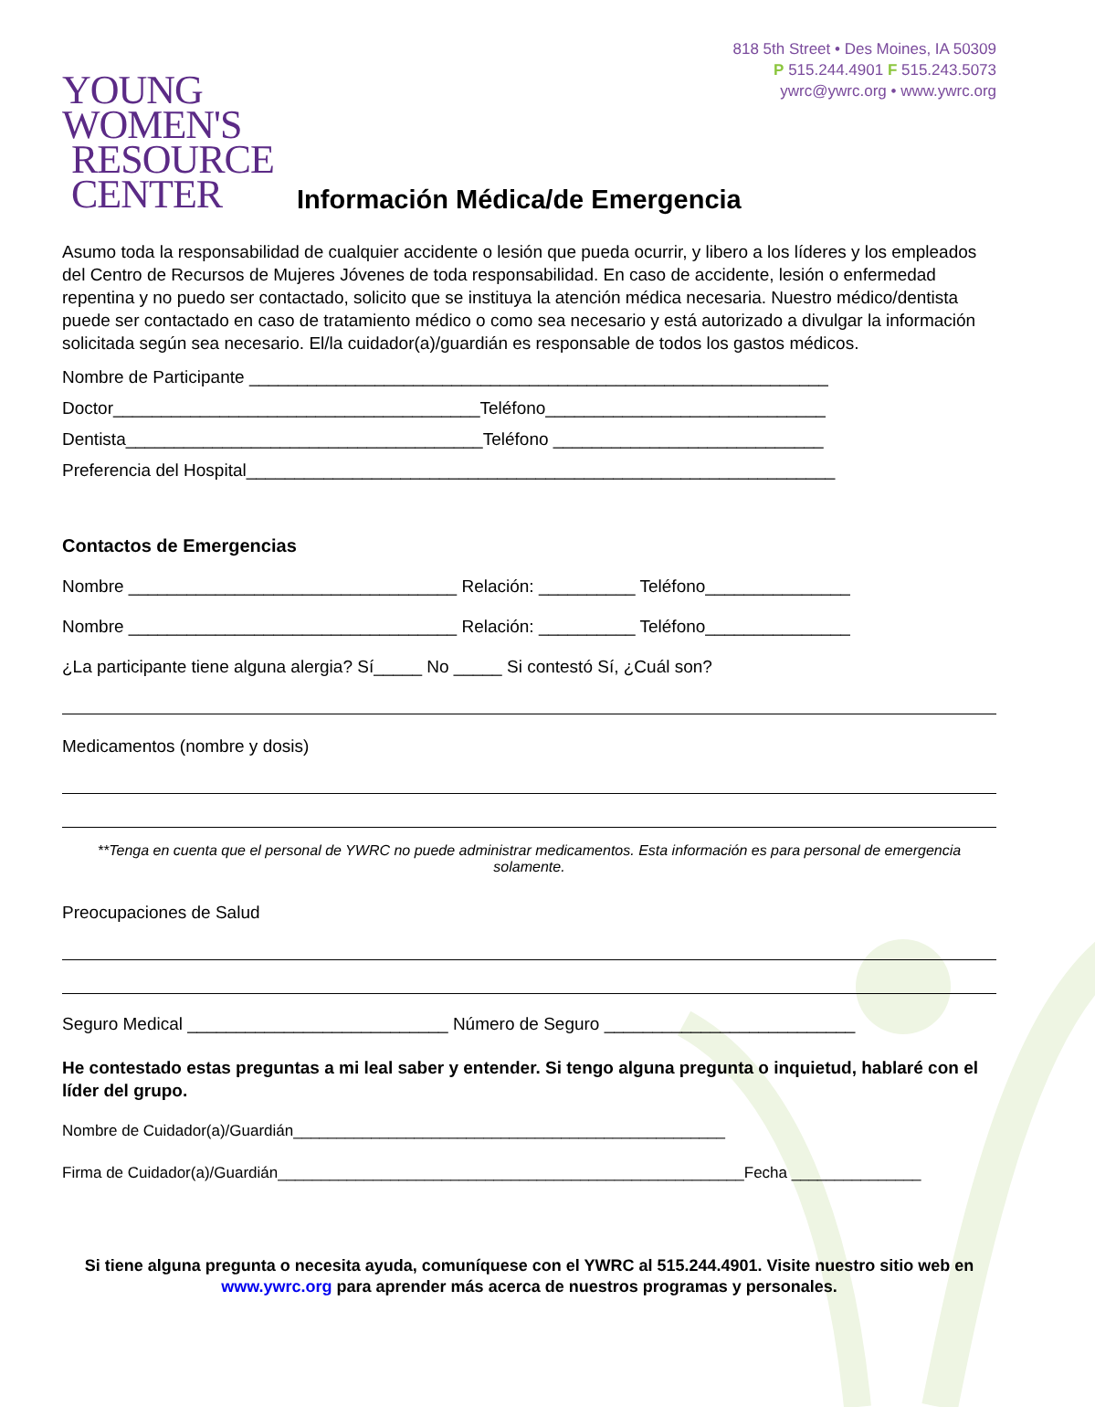YOUNG
WOMEN'S
RESOURCE
CENTER
818 5th Street • Des Moines, IA 50309
P 515.244.4901 F 515.243.5073
ywrc@ywrc.org • www.ywrc.org
Información Médica/de Emergencia
Asumo toda la responsabilidad de cualquier accidente o lesión que pueda ocurrir, y libero a los líderes y los empleados del Centro de Recursos de Mujeres Jóvenes de toda responsabilidad. En caso de accidente, lesión o enfermedad repentina y no puedo ser contactado, solicito que se instituya la atención médica necesaria. Nuestro médico/dentista puede ser contactado en caso de tratamiento médico o como sea necesario y está autorizado a divulgar la información solicitada según sea necesario. El/la cuidador(a)/guardián es responsable de todos los gastos médicos.
Nombre de Participante ____________________________________________________________
Doctor______________________________________Teléfono_____________________________
Dentista_____________________________________Teléfono ____________________________
Preferencia del Hospital_____________________________________________________________
Contactos de Emergencias
Nombre __________________________________ Relación: __________ Teléfono_______________
Nombre __________________________________ Relación: __________ Teléfono_______________
¿La participante tiene alguna alergia? Sí_____ No _____ Si contestó Sí, ¿Cuál son?
Medicamentos (nombre y dosis)
**Tenga en cuenta que el personal de YWRC no puede administrar medicamentos. Esta información es para personal de emergencia solamente.
Preocupaciones de Salud
Seguro Medical ___________________________ Número de Seguro __________________________
He contestado estas preguntas a mi leal saber y entender. Si tengo alguna pregunta o inquietud, hablaré con el líder del grupo.
Nombre de Cuidador(a)/Guardián__________________________________________________
Firma de Cuidador(a)/Guardián______________________________________________________Fecha _______________
Si tiene alguna pregunta o necesita ayuda, comuníquese con el YWRC al 515.244.4901. Visite nuestro sitio web en www.ywrc.org para aprender más acerca de nuestros programas y personales.